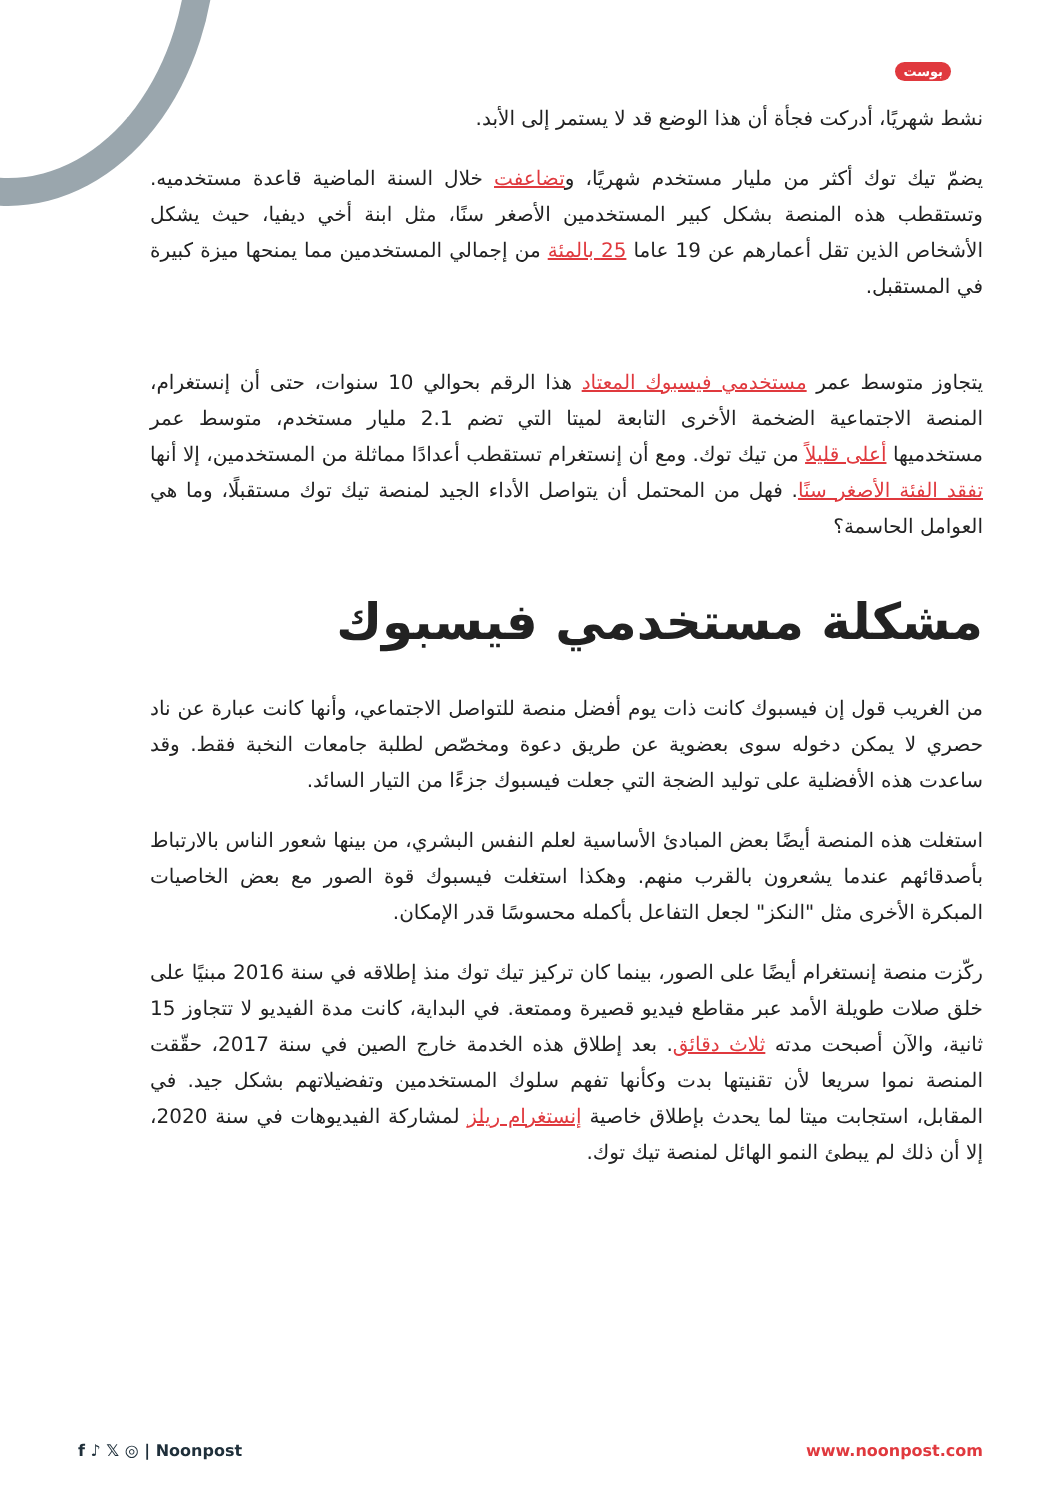بوست
نشط شهريًا، أدركت فجأة أن هذا الوضع قد لا يستمر إلى الأبد.
يضمّ تيك توك أكثر من مليار مستخدم شهريًا، وتضاعفت خلال السنة الماضية قاعدة مستخدميه. وتستقطب هذه المنصة بشكل كبير المستخدمين الأصغر سنًا، مثل ابنة أخي ديفيا، حيث يشكل الأشخاص الذين تقل أعمارهم عن 19 عاما 25 بالمئة من إجمالي المستخدمين مما يمنحها ميزة كبيرة في المستقبل.
يتجاوز متوسط عمر مستخدمي فيسبوك المعتاد هذا الرقم بحوالي 10 سنوات، حتى أن إنستغرام، المنصة الاجتماعية الضخمة الأخرى التابعة لميتا التي تضم 2.1 مليار مستخدم، متوسط عمر مستخدميها أعلى قليلاً من تيك توك. ومع أن إنستغرام تستقطب أعدادًا مماثلة من المستخدمين، إلا أنها تفقد الفئة الأصغر سنًا. فهل من المحتمل أن يتواصل الأداء الجيد لمنصة تيك توك مستقبلًا، وما هي العوامل الحاسمة؟
مشكلة مستخدمي فيسبوك
من الغريب قول إن فيسبوك كانت ذات يوم أفضل منصة للتواصل الاجتماعي، وأنها كانت عبارة عن ناد حصري لا يمكن دخوله سوى بعضوية عن طريق دعوة ومخصّص لطلبة جامعات النخبة فقط. وقد ساعدت هذه الأفضلية على توليد الضجة التي جعلت فيسبوك جزءًا من التيار السائد.
استغلت هذه المنصة أيضًا بعض المبادئ الأساسية لعلم النفس البشري، من بينها شعور الناس بالارتباط بأصدقائهم عندما يشعرون بالقرب منهم. وهكذا استغلت فيسبوك قوة الصور مع بعض الخاصيات المبكرة الأخرى مثل "النكز" لجعل التفاعل بأكمله محسوسًا قدر الإمكان.
ركّزت منصة إنستغرام أيضًا على الصور، بينما كان تركيز تيك توك منذ إطلاقه في سنة 2016 مبنيًا على خلق صلات طويلة الأمد عبر مقاطع فيديو قصيرة وممتعة. في البداية، كانت مدة الفيديو لا تتجاوز 15 ثانية، والآن أصبحت مدته ثلاث دقائق. بعد إطلاق هذه الخدمة خارج الصين في سنة 2017، حقّقت المنصة نموا سريعا لأن تقنيتها بدت وكأنها تفهم سلوك المستخدمين وتفضيلاتهم بشكل جيد. في المقابل، استجابت ميتا لما يحدث بإطلاق خاصية إنستغرام ريلز لمشاركة الفيديوهات في سنة 2020، إلا أن ذلك لم يبطئ النمو الهائل لمنصة تيك توك.
f ♪ 𝕏 ◎ | Noonpost www.noonpost.com